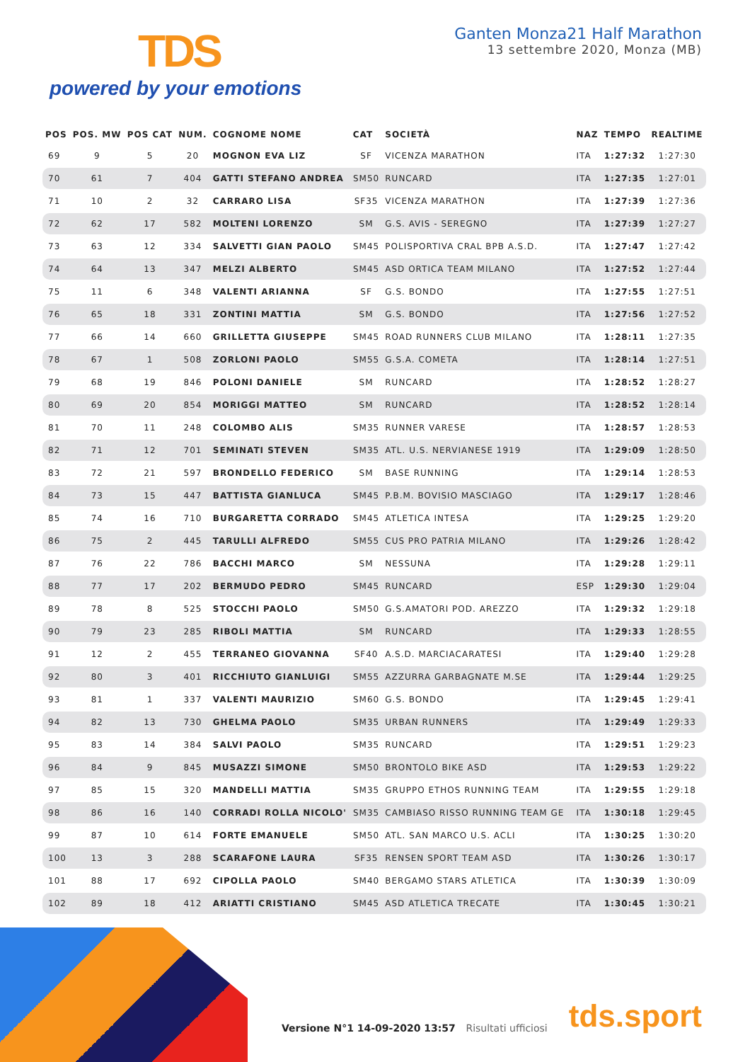TDS
powered by your emotions
Ganten Monza21 Half Marathon
13 settembre 2020, Monza (MB)
| POS | POS. MW | POS CAT | NUM. | COGNOME NOME | CAT | SOCIETÀ | | NAZ | TEMPO | REALTIME |
| --- | --- | --- | --- | --- | --- | --- | --- | --- | --- | --- |
| 69 | 9 | 5 | 20 | MOGNON EVA LIZ | SF | VICENZA MARATHON | | ITA | 1:27:32 | 1:27:30 |
| 70 | 61 | 7 | 404 | GATTI STEFANO ANDREA | SM50 | RUNCARD | | ITA | 1:27:35 | 1:27:01 |
| 71 | 10 | 2 | 32 | CARRARO LISA | SF35 | VICENZA MARATHON | | ITA | 1:27:39 | 1:27:36 |
| 72 | 62 | 17 | 582 | MOLTENI LORENZO | SM | G.S. AVIS - SEREGNO | | ITA | 1:27:39 | 1:27:27 |
| 73 | 63 | 12 | 334 | SALVETTI GIAN PAOLO | SM45 | POLISPORTIVA CRAL BPB A.S.D. | | ITA | 1:27:47 | 1:27:42 |
| 74 | 64 | 13 | 347 | MELZI ALBERTO | SM45 | ASD ORTICA TEAM MILANO | | ITA | 1:27:52 | 1:27:44 |
| 75 | 11 | 6 | 348 | VALENTI ARIANNA | SF | G.S. BONDO | | ITA | 1:27:55 | 1:27:51 |
| 76 | 65 | 18 | 331 | ZONTINI MATTIA | SM | G.S. BONDO | | ITA | 1:27:56 | 1:27:52 |
| 77 | 66 | 14 | 660 | GRILLETTA GIUSEPPE | SM45 | ROAD RUNNERS CLUB MILANO | | ITA | 1:28:11 | 1:27:35 |
| 78 | 67 | 1 | 508 | ZORLONI PAOLO | SM55 | G.S.A. COMETA | | ITA | 1:28:14 | 1:27:51 |
| 79 | 68 | 19 | 846 | POLONI DANIELE | SM | RUNCARD | | ITA | 1:28:52 | 1:28:27 |
| 80 | 69 | 20 | 854 | MORIGGI MATTEO | SM | RUNCARD | | ITA | 1:28:52 | 1:28:14 |
| 81 | 70 | 11 | 248 | COLOMBO ALIS | SM35 | RUNNER VARESE | | ITA | 1:28:57 | 1:28:53 |
| 82 | 71 | 12 | 701 | SEMINATI STEVEN | SM35 | ATL. U.S. NERVIANESE 1919 | | ITA | 1:29:09 | 1:28:50 |
| 83 | 72 | 21 | 597 | BRONDELLO FEDERICO | SM | BASE RUNNING | | ITA | 1:29:14 | 1:28:53 |
| 84 | 73 | 15 | 447 | BATTISTA GIANLUCA | SM45 | P.B.M. BOVISIO MASCIAGO | | ITA | 1:29:17 | 1:28:46 |
| 85 | 74 | 16 | 710 | BURGARETTA CORRADO | SM45 | ATLETICA INTESA | | ITA | 1:29:25 | 1:29:20 |
| 86 | 75 | 2 | 445 | TARULLI ALFREDO | SM55 | CUS PRO PATRIA MILANO | | ITA | 1:29:26 | 1:28:42 |
| 87 | 76 | 22 | 786 | BACCHI MARCO | SM | NESSUNA | | ITA | 1:29:28 | 1:29:11 |
| 88 | 77 | 17 | 202 | BERMUDO PEDRO | SM45 | RUNCARD | | ESP | 1:29:30 | 1:29:04 |
| 89 | 78 | 8 | 525 | STOCCHI PAOLO | SM50 | G.S.AMATORI POD. AREZZO | | ITA | 1:29:32 | 1:29:18 |
| 90 | 79 | 23 | 285 | RIBOLI MATTIA | SM | RUNCARD | | ITA | 1:29:33 | 1:28:55 |
| 91 | 12 | 2 | 455 | TERRANEO GIOVANNA | SF40 | A.S.D. MARCIACARATESI | | ITA | 1:29:40 | 1:29:28 |
| 92 | 80 | 3 | 401 | RICCHIUTO GIANLUIGI | SM55 | AZZURRA GARBAGNATE M.SE | | ITA | 1:29:44 | 1:29:25 |
| 93 | 81 | 1 | 337 | VALENTI MAURIZIO | SM60 | G.S. BONDO | | ITA | 1:29:45 | 1:29:41 |
| 94 | 82 | 13 | 730 | GHELMA PAOLO | SM35 | URBAN RUNNERS | | ITA | 1:29:49 | 1:29:33 |
| 95 | 83 | 14 | 384 | SALVI PAOLO | SM35 | RUNCARD | | ITA | 1:29:51 | 1:29:23 |
| 96 | 84 | 9 | 845 | MUSAZZI SIMONE | SM50 | BRONTOLO BIKE ASD | | ITA | 1:29:53 | 1:29:22 |
| 97 | 85 | 15 | 320 | MANDELLI MATTIA | SM35 | GRUPPO ETHOS RUNNING TEAM | | ITA | 1:29:55 | 1:29:18 |
| 98 | 86 | 16 | 140 | CORRADI ROLLA NICOLO' | SM35 | CAMBIASO RISSO RUNNING TEAM GE | | ITA | 1:30:18 | 1:29:45 |
| 99 | 87 | 10 | 614 | FORTE EMANUELE | SM50 | ATL. SAN MARCO U.S. ACLI | | ITA | 1:30:25 | 1:30:20 |
| 100 | 13 | 3 | 288 | SCARAFONE LAURA | SF35 | RENSEN SPORT TEAM ASD | | ITA | 1:30:26 | 1:30:17 |
| 101 | 88 | 17 | 692 | CIPOLLA PAOLO | SM40 | BERGAMO STARS ATLETICA | | ITA | 1:30:39 | 1:30:09 |
| 102 | 89 | 18 | 412 | ARIATTI CRISTIANO | SM45 | ASD ATLETICA TRECATE | | ITA | 1:30:45 | 1:30:21 |
Versione N°1 14-09-2020 13:57 Risultati ufficiosi
tds.sport